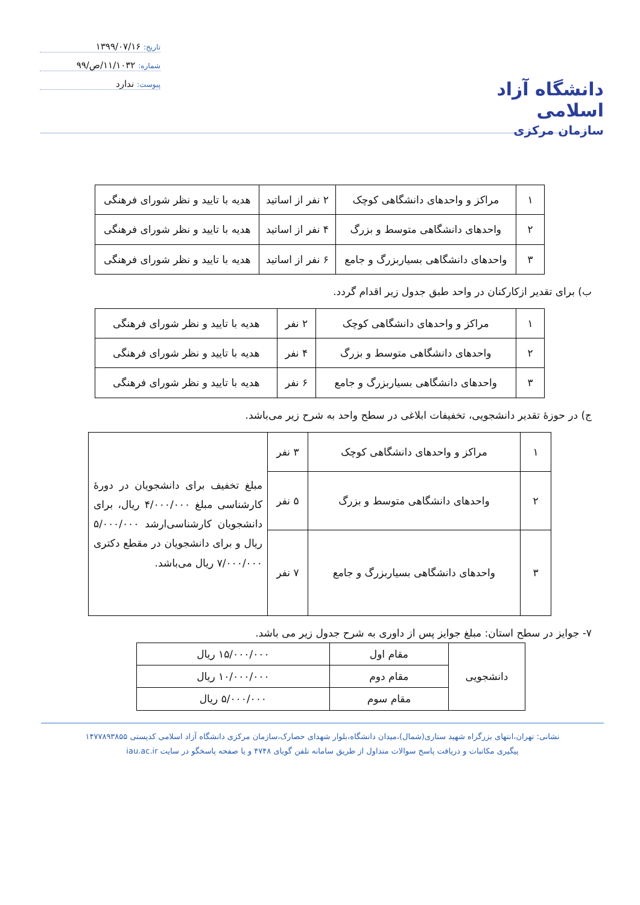دانشگاه آزاد اسلامی
سازمان مرکزی
تاریخ: ۱۳۹۹/۰۷/۱۶
شماره: ۱۱/۱۰۳۲/ص/۹۹
پیوست: ندارد
| ۱ | مراکز و واحدهای دانشگاهی کوچک | ۲ نفر از اساتید | هدیه با تایید و نظر شورای فرهنگی |
| ۲ | واحدهای دانشگاهی متوسط و بزرگ | ۴ نفر از اساتید | هدیه با تایید و نظر شورای فرهنگی |
| ۳ | واحدهای دانشگاهی بسیاربزرگ و جامع | ۶ نفر از اساتید | هدیه با تایید و نظر شورای فرهنگی |
ب) برای تقدیر ازکارکنان در واحد طبق جدول زیر اقدام گردد.
| ۱ | مراکز و واحدهای دانشگاهی کوچک | ۲ نفر | هدیه با تایید و نظر شورای فرهنگی |
| ۲ | واحدهای دانشگاهی متوسط و بزرگ | ۴ نفر | هدیه با تایید و نظر شورای فرهنگی |
| ۳ | واحدهای دانشگاهی بسیاربزرگ و جامع | ۶ نفر | هدیه با تایید و نظر شورای فرهنگی |
ج) در حوزهٔ تقدیر دانشجویی، تخفیفات ابلاغی در سطح واحد به شرح زیر می‌باشد.
| ۱ | مراکز و واحدهای دانشگاهی کوچک | ۳ نفر | مبلغ تخفیف برای دانشجویان در دورهٔ کارشناسی مبلغ ۴/۰۰۰/۰۰۰ ریال، برای دانشجویان کارشناسی‌ارشد ۵/۰۰۰/۰۰۰ ریال و برای دانشجویان در مقطع دکتری ۷/۰۰۰/۰۰۰ ریال می‌باشد. |
| ۲ | واحدهای دانشگاهی متوسط و بزرگ | ۵ نفر | |
| ۳ | واحدهای دانشگاهی بسیاربزرگ و جامع | ۷ نفر | |
۷- جوایز در سطح استان: مبلغ جوایز پس از داوری به شرح جدول زیر می باشد.
| دانشجویی | مقام اول | ۱۵/۰۰۰/۰۰۰ ریال |
| | مقام دوم | ۱۰/۰۰۰/۰۰۰ ریال |
| | مقام سوم | ۵/۰۰۰/۰۰۰ ریال |
نشانی: تهران،انتهای بزرگراه شهید ستاری(شمال)،میدان دانشگاه،بلوار شهدای حصارک،سازمان مرکزی دانشگاه آزاد اسلامی کدپستی ۱۴۷۷۸۹۳۸۵۵
پیگیری مکاتبات و دریافت پاسخ سوالات متداول از طریق سامانه تلفن گویای ۴۷۴۸ و یا صفحه پاسخگو در سایت iau.ac.ir